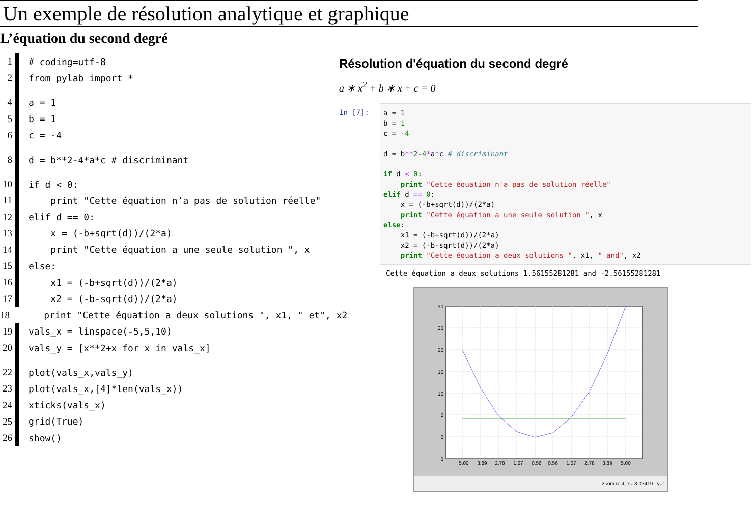Un exemple de résolution analytique et graphique
L’équation du second degré
1
# coding=utf-8
2
from pylab import *
4
a = 1
5
b = 1
6
c = -4
8
d = b**2-4*a*c # discriminant
10
if d < 0:
11
    print "Cette équation n’a pas de solution réelle"
12
elif d == 0:
13
    x = (-b+sqrt(d))/(2*a)
14
    print "Cette équation a une seule solution ", x
15
else:
16
    x1 = (-b+sqrt(d))/(2*a)
17
    x2 = (-b-sqrt(d))/(2*a)
18
    print "Cette équation a deux solutions ", x1, " et", x2
19
vals_x = linspace(-5,5,10)
20
vals_y = [x**2+x for x in vals_x]
22
plot(vals_x,vals_y)
23
plot(vals_x,[4]*len(vals_x))
24
xticks(vals_x)
25
grid(True)
26
show()
Résolution d'équation du second degré
a ∗ x<sup>2</sup> + b ∗ x + c = 0
In [7]:
a = 1
b = 1
c = -4

d = b**2-4*a*c # discriminant

if d < 0:
    print "Cette équation n'a pas de solution réelle"
elif d == 0:
    x = (-b+sqrt(d))/(2*a)
    print "Cette équation a une seule solution ", x
else:
    x1 = (-b+sqrt(d))/(2*a)
    x2 = (-b-sqrt(d))/(2*a)
    print "Cette équation a deux solutions ", x1, " and", x2
Cette équation a deux solutions 1.56155281281 and -2.56155281281
30
25
20
15
10
5
0
−5
−5.00
−3.89
−2.78
−1.67
−0.56
0.56
1.67
2.78
3.89
5.00
zoom rect, x=-3.02419 y=1